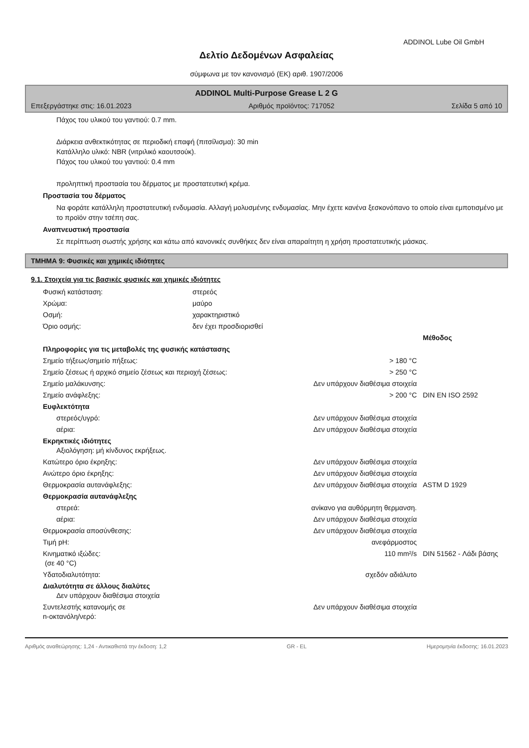ADDINOL Lube Oil GmbH
Δελτίο Δεδομένων Ασφαλείας
σύμφωνα με τον κανονισμό (ΕΚ) αριθ. 1907/2006
ADDINOL Multi-Purpose Grease L 2 G
Επεξεργάστηκε στις: 16.01.2023 Αριθμός προϊόντος: 717052 Σελίδα 5 από 10
Πάχος του υλικού του γαντιού: 0.7 mm.
Διάρκεια ανθεκτικότητας σε περιοδική επαφή (πιτσίλισμα): 30 min
Κατάλληλο υλικό: NBR (νιτριλικό καουτσούκ).
Πάχος του υλικού του γαντιού: 0.4 mm
προληπτική προστασία του δέρματος με προστατευτική κρέμα.
Προστασία του δέρματος
Να φοράτε κατάλληλη προστατευτική ενδυμασία. Αλλαγή μολυσμένης ενδυμασίας. Μην έχετε κανένα ξεσκονόπανο το οποίο είναι εμποτισμένο με το προϊόν στην τσέπη σας.
Αναπνευστική προστασία
Σε περίπτωση σωστής χρήσης και κάτω από κανονικές συνθήκες δεν είναι απαραίτητη η χρήση προστατευτικής μάσκας.
ΤΜΗΜΑ 9: Φυσικές και χημικές ιδιότητες
9.1. Στοιχεία για τις βασικές φυσικές και χημικές ιδιότητες
| Φυσική κατάσταση: | στερεός |
| Χρώμα: | μαύρο |
| Οσμή: | χαρακτηριστικό |
| Όριο οσμής: | δεν έχει προσδιορισθεί |
| | | Μέθοδος |
| Πληροφορίες για τις μεταβολές της φυσικής κατάστασης | | |
| Σημείο τήξεως/σημείο πήξεως: | > 180 °C | |
| Σημείο ζέσεως ή αρχικό σημείο ζέσεως και περιοχή ζέσεως: | > 250 °C | |
| Σημείο μαλάκυνσης: | Δεν υπάρχουν διαθέσιμα στοιχεία | |
| Σημείο ανάφλεξης: | > 200 °C | DIN EN ISO 2592 |
| Ευφλεκτότητα | | |
| στερεός/υγρό: | Δεν υπάρχουν διαθέσιμα στοιχεία | |
| αέρια: | Δεν υπάρχουν διαθέσιμα στοιχεία | |
| Εκρηκτικές ιδιότητες Αξιολόγηση: μή κίνδυνος εκρήξεως. | | |
| Κατώτερο όριο έκρηξης: | Δεν υπάρχουν διαθέσιμα στοιχεία | |
| Ανώτερο όριο έκρηξης: | Δεν υπάρχουν διαθέσιμα στοιχεία | |
| Θερμοκρασία αυτανάφλεξης: | Δεν υπάρχουν διαθέσιμα στοιχεία | ASTM D 1929 |
| Θερμοκρασία αυτανάφλεξης | | |
| στερεά: | ανίκανο για αυθόρμητη θερμανση. | |
| αέρια: | Δεν υπάρχουν διαθέσιμα στοιχεία | |
| Θερμοκρασία αποσύνθεσης: | Δεν υπάρχουν διαθέσιμα στοιχεία | |
| Τιμή pH: | ανεφάρμοστος | |
| Κινηματικό ιξώδες: (σε 40 °C) | 110 mm²/s | DIN 51562 - Λάδι βάσης |
| Υδατοδιαλυτότητα: | σχεδόν αδιάλυτο | |
| Διαλυτότητα σε άλλους διαλύτες Δεν υπάρχουν διαθέσιμα στοιχεία | | |
| Συντελεστής κατανομής σε n-οκτανόλη/νερό: | Δεν υπάρχουν διαθέσιμα στοιχεία | |
Αριθμός αναθεώρησης: 1,24 - Αντικαθιστά την έκδοση: 1,2 GR - EL Ημερομηνία έκδοσης: 16.01.2023